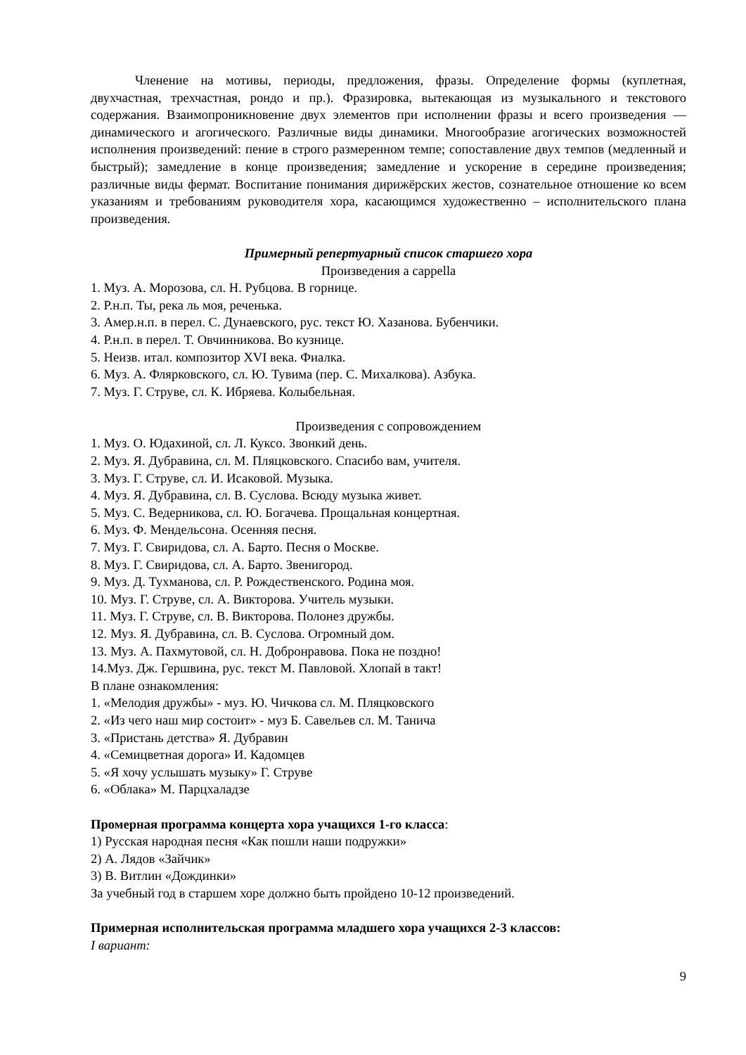Членение на мотивы, периоды, предложения, фразы. Определение формы (куплетная, двухчастная, трехчастная, рондо и пр.). Фразировка, вытекающая из музыкального и текстового содержания. Взаимопроникновение двух элементов при исполнении фразы и всего произведения — динамического и агогического. Различные виды динамики. Многообразие агогических возможностей исполнения произведений: пение в строго размеренном темпе; сопоставление двух темпов (медленный и быстрый); замедление в конце произведения; замедление и ускорение в середине произведения; различные виды фермат. Воспитание понимания дирижёрских жестов, сознательное отношение ко всем указаниям и требованиям руководителя хора, касающимся художественно – исполнительского плана произведения.
Примерный репертуарный список старшего хора
Произведения a cappella
1. Муз. А. Морозова, сл. Н. Рубцова. В горнице.
2. Р.н.п. Ты, река ль моя, реченька.
3. Амер.н.п. в перел. С. Дунаевского, рус. текст Ю. Хазанова. Бубенчики.
4. Р.н.п. в перел. Т. Овчинникова. Во кузнице.
5. Неизв. итал. композитор XVI века. Фиалка.
6. Муз. А. Флярковского, сл. Ю. Тувима (пер. С. Михалкова). Азбука.
7. Муз. Г. Струве, сл. К. Ибряева. Колыбельная.
Произведения с сопровождением
1. Муз. О. Юдахиной, сл. Л. Куксо. Звонкий день.
2. Муз. Я. Дубравина, сл. М. Пляцковского. Спасибо вам, учителя.
3. Муз. Г. Струве, сл. И. Исаковой. Музыка.
4. Муз. Я. Дубравина, сл. В. Суслова. Всюду музыка живет.
5. Муз. С. Ведерникова, сл. Ю. Богачева. Прощальная концертная.
6. Муз. Ф. Мендельсона. Осенняя песня.
7. Муз. Г. Свиридова, сл. А. Барто. Песня о Москве.
8. Муз. Г. Свиридова, сл. А. Барто. Звенигород.
9. Муз. Д. Тухманова, сл. Р. Рождественского. Родина моя.
10. Муз. Г. Струве, сл. А. Викторова. Учитель музыки.
11. Муз. Г. Струве, сл. В. Викторова. Полонез дружбы.
12. Муз. Я. Дубравина, сл. В. Суслова. Огромный дом.
13. Муз. А. Пахмутовой, сл. Н. Добронравова. Пока не поздно!
14.Муз. Дж. Гершвина, рус. текст М. Павловой. Хлопай в такт!
В плане ознакомления:
1. «Мелодия дружбы» - муз. Ю. Чичкова сл. М. Пляцковского
2. «Из чего наш мир состоит» - муз Б. Савельев сл. М. Танича
3. «Пристань детства» Я. Дубравин
4. «Семицветная дорога» И. Кадомцев
5. «Я хочу услышать музыку» Г. Струве
6. «Облака» М. Парцхаладзе
Промерная программа концерта хора учащихся 1-го класса:
1) Русская народная песня «Как пошли наши подружки»
2) А. Лядов «Зайчик»
3) В. Витлин «Дождинки»
За учебный год в старшем хоре должно быть пройдено 10-12 произведений.
Примерная исполнительская программа младшего хора учащихся 2-3 классов:
I вариант:
9